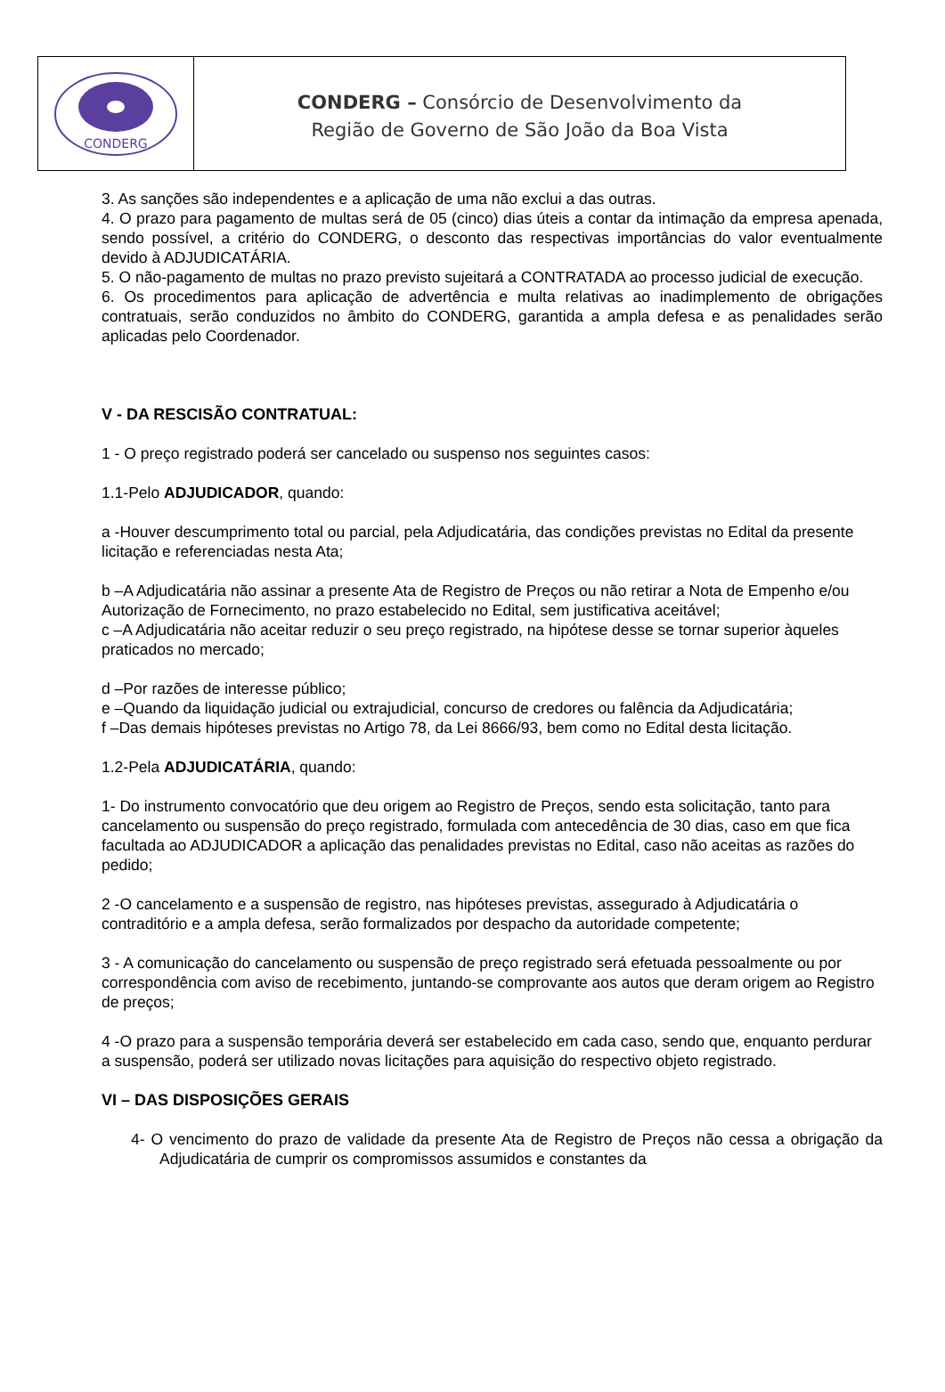CONDERG
CONDERG – Consórcio de Desenvolvimento da
Região de Governo de São João da Boa Vista
3. As sanções são independentes e a aplicação de uma não exclui a das outras.
4. O prazo para pagamento de multas será de 05 (cinco) dias úteis a contar da intimação da empresa apenada, sendo possível, a critério do CONDERG, o desconto das respectivas importâncias do valor eventualmente devido à ADJUDICATÁRIA.
5. O não-pagamento de multas no prazo previsto sujeitará a CONTRATADA ao processo judicial de execução.
6. Os procedimentos para aplicação de advertência e multa relativas ao inadimplemento de obrigações contratuais, serão conduzidos no âmbito do CONDERG, garantida a ampla defesa e as penalidades serão aplicadas pelo Coordenador.
V - DA RESCISÃO CONTRATUAL:
1 - O preço registrado poderá ser cancelado ou suspenso nos seguintes casos:
1.1-Pelo ADJUDICADOR, quando:
a -Houver descumprimento total ou parcial, pela Adjudicatária, das condições previstas no Edital da presente licitação e referenciadas nesta Ata;
b –A Adjudicatária não assinar a presente Ata de Registro de Preços ou não retirar a Nota de Empenho e/ou Autorização de Fornecimento, no prazo estabelecido no Edital, sem justificativa aceitável;
c –A Adjudicatária não aceitar reduzir o seu preço registrado, na hipótese desse se tornar superior àqueles praticados no mercado;
d –Por razões de interesse público;
e –Quando da liquidação judicial ou extrajudicial, concurso de credores ou falência da Adjudicatária;
f –Das demais hipóteses previstas no Artigo 78, da Lei 8666/93, bem como no Edital desta licitação.
1.2-Pela ADJUDICATÁRIA, quando:
1- Do instrumento convocatório que deu origem ao Registro de Preços, sendo esta solicitação, tanto para cancelamento ou suspensão do preço registrado, formulada com antecedência de 30 dias, caso em que fica facultada ao ADJUDICADOR a aplicação das penalidades previstas no Edital, caso não aceitas as razões do pedido;
2 -O cancelamento e a suspensão de registro, nas hipóteses previstas, assegurado à Adjudicatária o contraditório e a ampla defesa, serão formalizados por despacho da autoridade competente;
3 - A comunicação do cancelamento ou suspensão de preço registrado será efetuada pessoalmente ou por correspondência com aviso de recebimento, juntando-se comprovante aos autos que deram origem ao Registro de preços;
4 -O prazo para a suspensão temporária deverá ser estabelecido em cada caso, sendo que, enquanto perdurar a suspensão, poderá ser utilizado novas licitações para aquisição do respectivo objeto registrado.
VI – DAS DISPOSIÇÕES GERAIS
4- O vencimento do prazo de validade da presente Ata de Registro de Preços não cessa a obrigação da Adjudicatária de cumprir os compromissos assumidos e constantes da